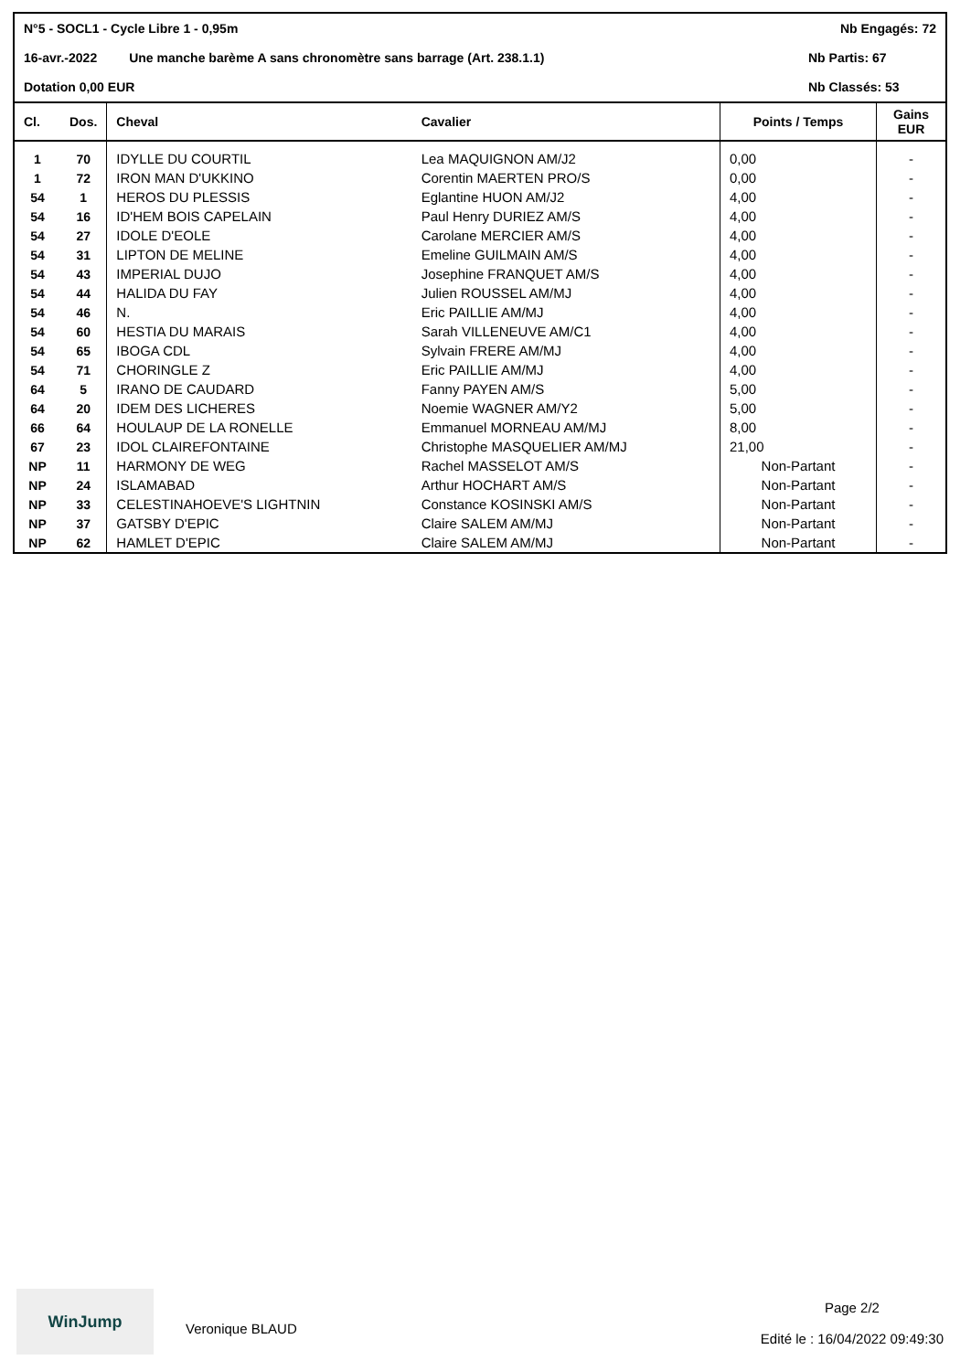N°5 - SOCL1 - Cycle Libre 1 - 0,95m Nb Engagés: 72
16-avr.-2022 Une manche barème A sans chronomètre sans barrage (Art. 238.1.1) Nb Partis: 67
Dotation 0,00 EUR Nb Classés: 53
| Cl. | Dos. | Cheval | Cavalier | Points / Temps | Gains EUR |
| --- | --- | --- | --- | --- | --- |
| 1 | 70 | IDYLLE DU COURTIL | Lea MAQUIGNON AM/J2 | 0,00 | - |
| 1 | 72 | IRON MAN D'UKKINO | Corentin MAERTEN PRO/S | 0,00 | - |
| 54 | 1 | HEROS DU PLESSIS | Eglantine HUON AM/J2 | 4,00 | - |
| 54 | 16 | ID'HEM BOIS CAPELAIN | Paul Henry DURIEZ AM/S | 4,00 | - |
| 54 | 27 | IDOLE D'EOLE | Carolane MERCIER AM/S | 4,00 | - |
| 54 | 31 | LIPTON DE MELINE | Emeline GUILMAIN AM/S | 4,00 | - |
| 54 | 43 | IMPERIAL DUJO | Josephine FRANQUET AM/S | 4,00 | - |
| 54 | 44 | HALIDA DU FAY | Julien ROUSSEL AM/MJ | 4,00 | - |
| 54 | 46 | N. | Eric PAILLIE AM/MJ | 4,00 | - |
| 54 | 60 | HESTIA DU MARAIS | Sarah VILLENEUVE AM/C1 | 4,00 | - |
| 54 | 65 | IBOGA CDL | Sylvain FRERE AM/MJ | 4,00 | - |
| 54 | 71 | CHORINGLE Z | Eric PAILLIE AM/MJ | 4,00 | - |
| 64 | 5 | IRANO DE CAUDARD | Fanny PAYEN AM/S | 5,00 | - |
| 64 | 20 | IDEM DES LICHERES | Noemie WAGNER AM/Y2 | 5,00 | - |
| 66 | 64 | HOULAUP DE LA RONELLE | Emmanuel MORNEAU AM/MJ | 8,00 | - |
| 67 | 23 | IDOL CLAIREFONTAINE | Christophe MASQUELIER AM/MJ | 21,00 | - |
| NP | 11 | HARMONY DE WEG | Rachel MASSELOT AM/S | Non-Partant | - |
| NP | 24 | ISLAMABAD | Arthur HOCHART AM/S | Non-Partant | - |
| NP | 33 | CELESTINAHOEVE'S LIGHTNIN | Constance KOSINSKI AM/S | Non-Partant | - |
| NP | 37 | GATSBY D'EPIC | Claire SALEM AM/MJ | Non-Partant | - |
| NP | 62 | HAMLET D'EPIC | Claire SALEM AM/MJ | Non-Partant | - |
WinJump
Veronique BLAUD
Page 2/2
Edité le : 16/04/2022 09:49:30